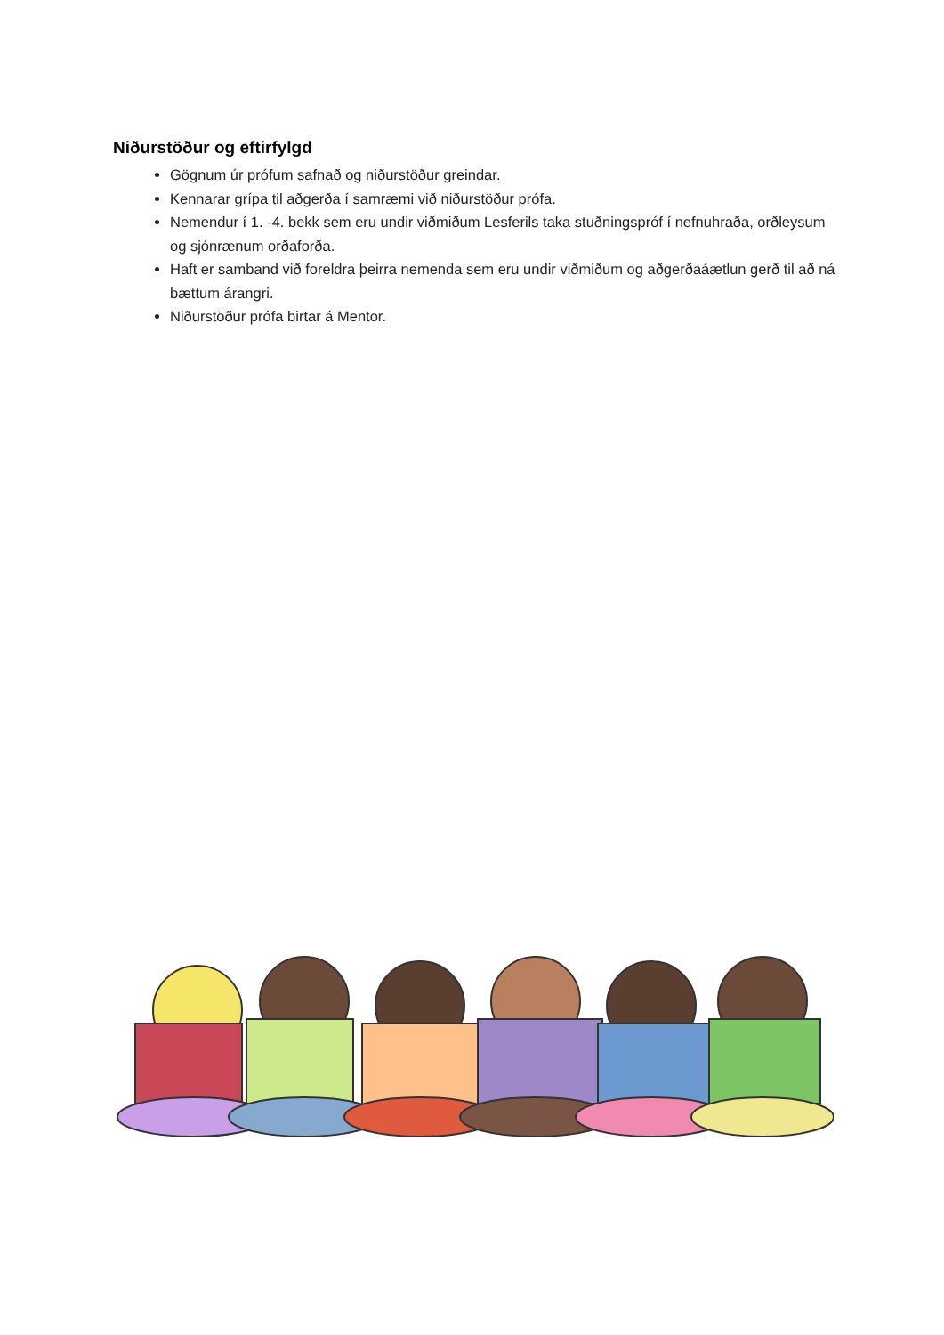Niðurstöður og eftirfylgd
Gögnum úr prófum safnað og niðurstöður greindar.
Kennarar grípa til aðgerða í samræmi við niðurstöður prófa.
Nemendur í 1. -4. bekk sem eru undir viðmiðum Lesferils taka stuðningspróf í nefnuhraða, orðleysum og sjónrænum orðaforða.
Haft er samband við foreldra þeirra nemenda sem eru undir viðmiðum og aðgerðaáætlun gerð til að ná bættum árangri.
Niðurstöður prófa birtar á Mentor.